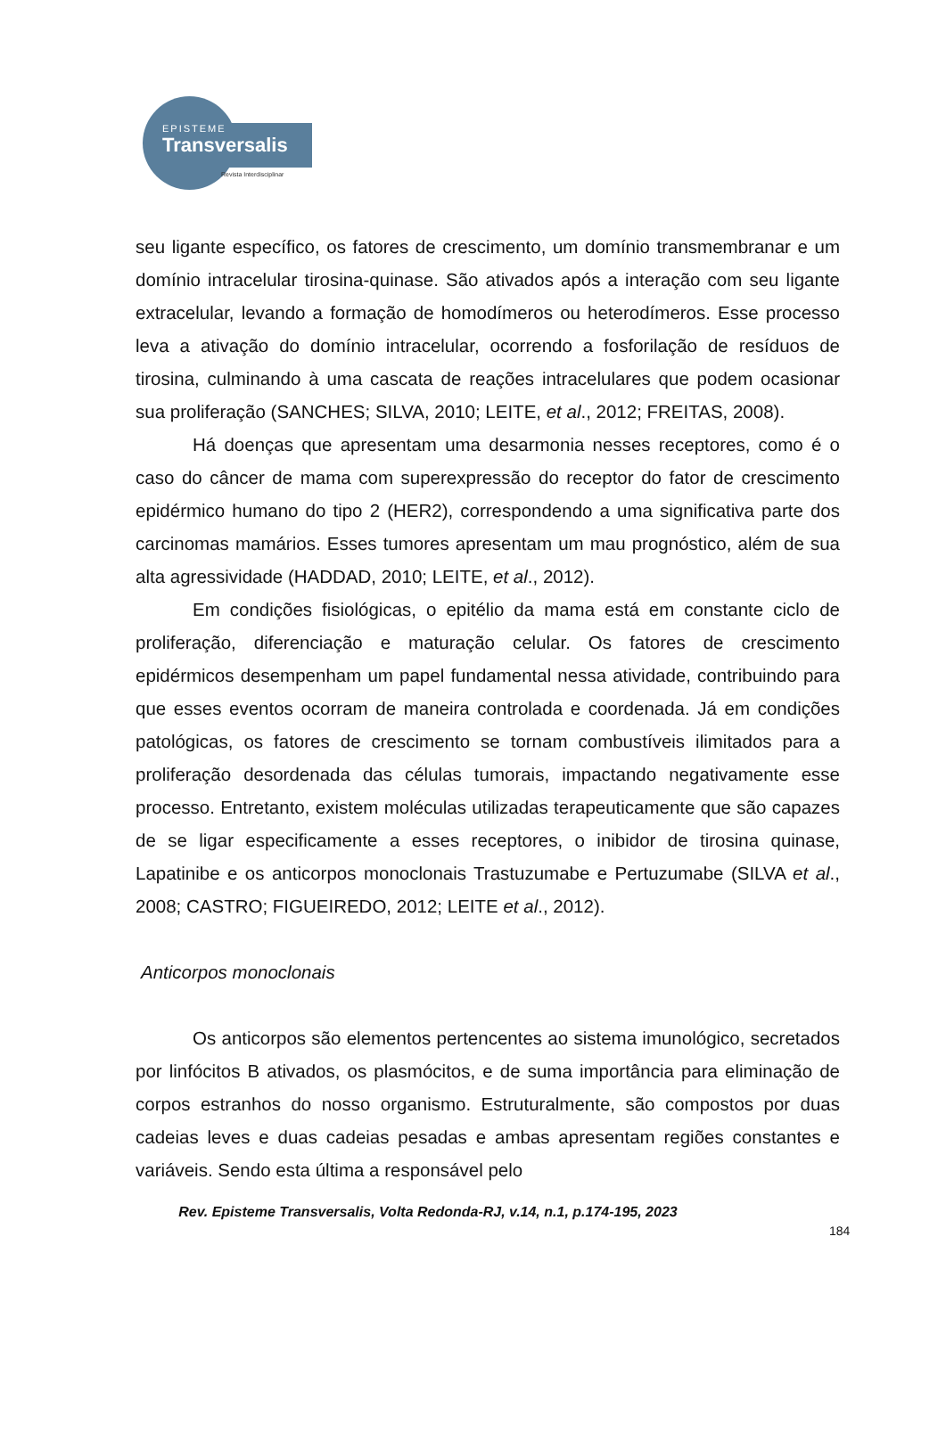EPISTEME
Transversalis
Revista Interdisciplinar
seu ligante específico, os fatores de crescimento, um domínio transmembranar e um domínio intracelular tirosina-quinase. São ativados após a interação com seu ligante extracelular, levando a formação de homodímeros ou heterodímeros. Esse processo leva a ativação do domínio intracelular, ocorrendo a fosforilação de resíduos de tirosina, culminando à uma cascata de reações intracelulares que podem ocasionar sua proliferação (SANCHES; SILVA, 2010; LEITE, et al., 2012; FREITAS, 2008).
Há doenças que apresentam uma desarmonia nesses receptores, como é o caso do câncer de mama com superexpressão do receptor do fator de crescimento epidérmico humano do tipo 2 (HER2), correspondendo a uma significativa parte dos carcinomas mamários. Esses tumores apresentam um mau prognóstico, além de sua alta agressividade (HADDAD, 2010; LEITE, et al., 2012).
Em condições fisiológicas, o epitélio da mama está em constante ciclo de proliferação, diferenciação e maturação celular. Os fatores de crescimento epidérmicos desempenham um papel fundamental nessa atividade, contribuindo para que esses eventos ocorram de maneira controlada e coordenada. Já em condições patológicas, os fatores de crescimento se tornam combustíveis ilimitados para a proliferação desordenada das células tumorais, impactando negativamente esse processo. Entretanto, existem moléculas utilizadas terapeuticamente que são capazes de se ligar especificamente a esses receptores, o inibidor de tirosina quinase, Lapatinibe e os anticorpos monoclonais Trastuzumabe e Pertuzumabe (SILVA et al., 2008; CASTRO; FIGUEIREDO, 2012; LEITE et al., 2012).
Anticorpos monoclonais
Os anticorpos são elementos pertencentes ao sistema imunológico, secretados por linfócitos B ativados, os plasmócitos, e de suma importância para eliminação de corpos estranhos do nosso organismo. Estruturalmente, são compostos por duas cadeias leves e duas cadeias pesadas e ambas apresentam regiões constantes e variáveis. Sendo esta última a responsável pelo
Rev. Episteme Transversalis, Volta Redonda-RJ, v.14, n.1, p.174-195, 2023
184